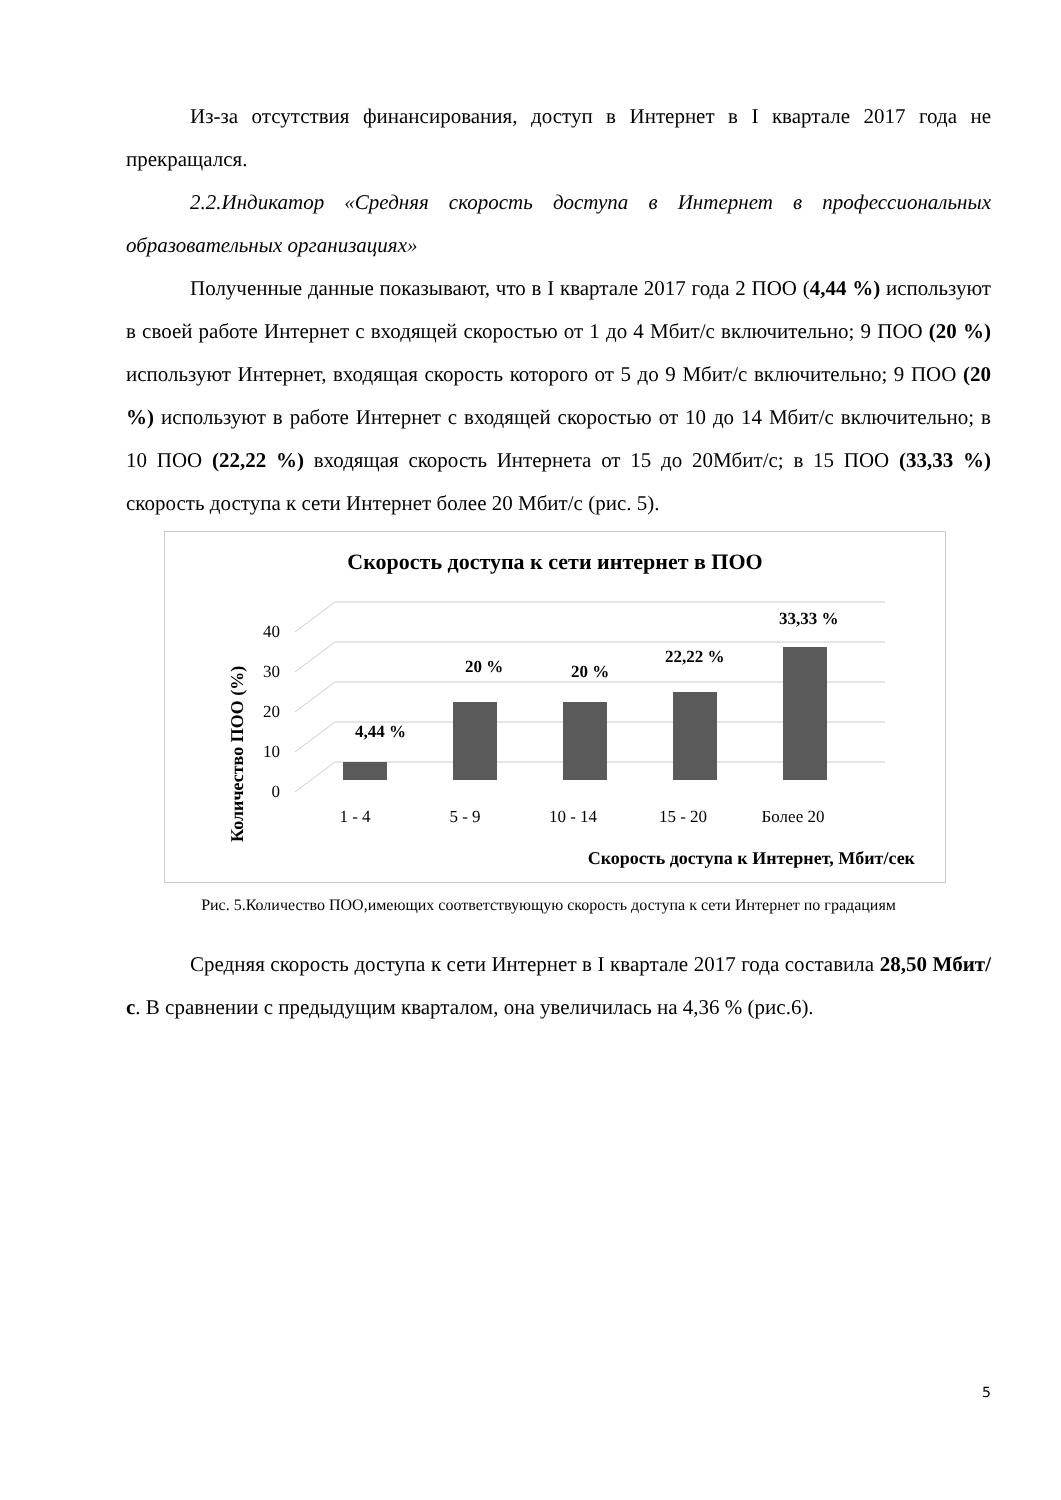Из-за отсутствия финансирования, доступ в Интернет в I квартале 2017 года не прекращался.
2.2.Индикатор «Средняя скорость доступа в Интернет в профессиональных образовательных организациях»
Полученные данные показывают, что в I квартале 2017 года 2 ПОО (4,44 %) используют в своей работе Интернет с входящей скоростью от 1 до 4 Мбит/с включительно; 9 ПОО (20 %) используют Интернет, входящая скорость которого от 5 до 9 Мбит/с включительно; 9 ПОО (20 %) используют в работе Интернет с входящей скоростью от 10 до 14 Мбит/с включительно; в 10 ПОО (22,22 %) входящая скорость Интернета от 15 до 20Мбит/с; в 15 ПОО (33,33 %) скорость доступа к сети Интернет более 20 Мбит/с (рис. 5).
Скорость доступа к сети интернет в ПОО
40
30
20
10
0
Количество ПОО (%)
4,44 %
20 %
20 %
22,22 %
33,33 %
1 - 4
5 - 9
10 - 14
15 - 20
Более 20
Скорость доступа к Интернет, Мбит/сек
Рис. 5.Количество ПОО,имеющих соответствующую скорость доступа к сети Интернет по градациям
Средняя скорость доступа к сети Интернет в I квартале 2017 года составила 28,50 Мбит/с. В сравнении с предыдущим кварталом, она увеличилась на 4,36 % (рис.6).
5